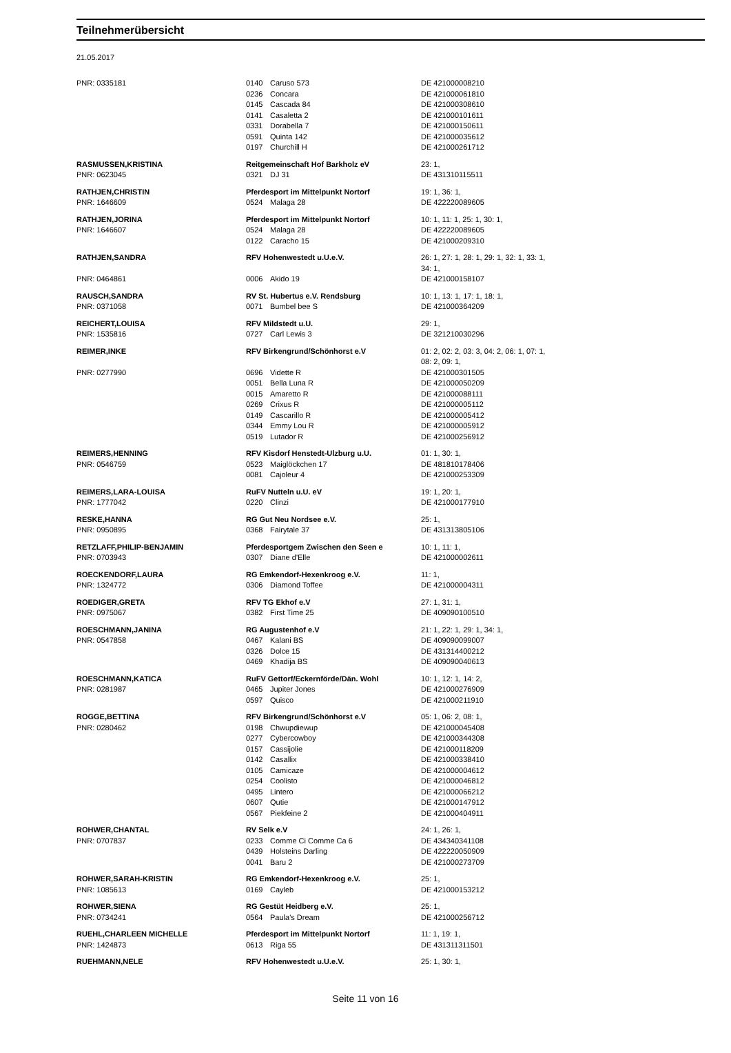Teilnehmerübersicht
21.05.2017
| PNR: 0335181 | 0140 | Caruso 573 | DE 421000008210 |
| | 0236 | Concara | DE 421000061810 |
| | 0145 | Cascada 84 | DE 421000308610 |
| | 0141 | Casaletta 2 | DE 421000101611 |
| | 0331 | Dorabella 7 | DE 421000150611 |
| | 0591 | Quinta 142 | DE 421000035612 |
| | 0197 | Churchill H | DE 421000261712 |
| RASMUSSEN,KRISTINA | Reitgemeinschaft Hof Barkholz eV | | 23: 1, |
| PNR: 0623045 | 0321 | DJ 31 | DE 431310115511 |
| RATHJEN,CHRISTIN | Pferdesport im Mittelpunkt Nortorf | | 19: 1, 36: 1, |
| PNR: 1646609 | 0524 | Malaga 28 | DE 422220089605 |
| RATHJEN,JORINA | Pferdesport im Mittelpunkt Nortorf | | 10: 1, 11: 1, 25: 1, 30: 1, |
| PNR: 1646607 | 0524 | Malaga 28 | DE 422220089605 |
| | 0122 | Caracho 15 | DE 421000209310 |
| RATHJEN,SANDRA | RFV Hohenwestedt u.U.e.V. | | 26: 1, 27: 1, 28: 1, 29: 1, 32: 1, 33: 1, 34: 1, |
| PNR: 0464861 | 0006 | Akido 19 | DE 421000158107 |
| RAUSCH,SANDRA | RV St. Hubertus e.V. Rendsburg | | 10: 1, 13: 1, 17: 1, 18: 1, |
| PNR: 0371058 | 0071 | Bumbel bee S | DE 421000364209 |
| REICHERT,LOUISA | RFV Mildstedt u.U. | | 29: 1, |
| PNR: 1535816 | 0727 | Carl Lewis 3 | DE 321210030296 |
| REIMER,INKE | RFV Birkengrund/Schönhorst e.V | | 01: 2, 02: 2, 03: 3, 04: 2, 06: 1, 07: 1, 08: 2, 09: 1, |
| PNR: 0277990 | 0696 | Vidette R | DE 421000301505 |
| | 0051 | Bella Luna R | DE 421000050209 |
| | 0015 | Amaretto R | DE 421000088111 |
| | 0269 | Crixus R | DE 421000005112 |
| | 0149 | Cascarillo R | DE 421000005412 |
| | 0344 | Emmy Lou R | DE 421000005912 |
| | 0519 | Lutador R | DE 421000256912 |
| REIMERS,HENNING | RFV Kisdorf Henstedt-Ulzburg u.U. | | 01: 1, 30: 1, |
| PNR: 0546759 | 0523 | Maiglöckchen 17 | DE 481810178406 |
| | 0081 | Cajoleur 4 | DE 421000253309 |
| REIMERS,LARA-LOUISA | RuFV Nutteln u.U. eV | | 19: 1, 20: 1, |
| PNR: 1777042 | 0220 | Clinzi | DE 421000177910 |
| RESKE,HANNA | RG Gut Neu Nordsee e.V. | | 25: 1, |
| PNR: 0950895 | 0368 | Fairytale 37 | DE 431313805106 |
| RETZLAFF,PHILIP-BENJAMIN | Pferdesportgem Zwischen den Seen e | | 10: 1, 11: 1, |
| PNR: 0703943 | 0307 | Diane d'Elle | DE 421000002611 |
| ROECKENDORF,LAURA | RG Emkendorf-Hexenkroog e.V. | | 11: 1, |
| PNR: 1324772 | 0306 | Diamond Toffee | DE 421000004311 |
| ROEDIGER,GRETA | RFV TG Ekhof e.V | | 27: 1, 31: 1, |
| PNR: 0975067 | 0382 | First Time 25 | DE 409090100510 |
| ROESCHMANN,JANINA | RG Augustenhof e.V | | 21: 1, 22: 1, 29: 1, 34: 1, |
| PNR: 0547858 | 0467 | Kalani BS | DE 409090099007 |
| | 0326 | Dolce 15 | DE 431314400212 |
| | 0469 | Khadija BS | DE 409090040613 |
| ROESCHMANN,KATICA | RuFV Gettorf/Eckernförde/Dän. Wohl | | 10: 1, 12: 1, 14: 2, |
| PNR: 0281987 | 0465 | Jupiter Jones | DE 421000276909 |
| | 0597 | Quisco | DE 421000211910 |
| ROGGE,BETTINA | RFV Birkengrund/Schönhorst e.V | | 05: 1, 06: 2, 08: 1, |
| PNR: 0280462 | 0198 | Chwupdiewup | DE 421000045408 |
| | 0277 | Cybercowboy | DE 421000344308 |
| | 0157 | Cassijolie | DE 421000118209 |
| | 0142 | Casallix | DE 421000338410 |
| | 0105 | Camicaze | DE 421000004612 |
| | 0254 | Coolisto | DE 421000046812 |
| | 0495 | Lintero | DE 421000066212 |
| | 0607 | Qutie | DE 421000147912 |
| | 0567 | Piekfeine 2 | DE 421000404911 |
| ROHWER,CHANTAL | RV Selk e.V | | 24: 1, 26: 1, |
| PNR: 0707837 | 0233 | Comme Ci Comme Ca 6 | DE 434340341108 |
| | 0439 | Holsteins Darling | DE 422220050909 |
| | 0041 | Baru 2 | DE 421000273709 |
| ROHWER,SARAH-KRISTIN | RG Emkendorf-Hexenkroog e.V. | | 25: 1, |
| PNR: 1085613 | 0169 | Cayleb | DE 421000153212 |
| ROHWER,SIENA | RG Gestüt Heidberg e.V. | | 25: 1, |
| PNR: 0734241 | 0564 | Paula's Dream | DE 421000256712 |
| RUEHL,CHARLEEN MICHELLE | Pferdesport im Mittelpunkt Nortorf | | 11: 1, 19: 1, |
| PNR: 1424873 | 0613 | Riga 55 | DE 431311311501 |
| RUEHMANN,NELE | RFV Hohenwestedt u.U.e.V. | | 25: 1, 30: 1, |
Seite 11 von 16